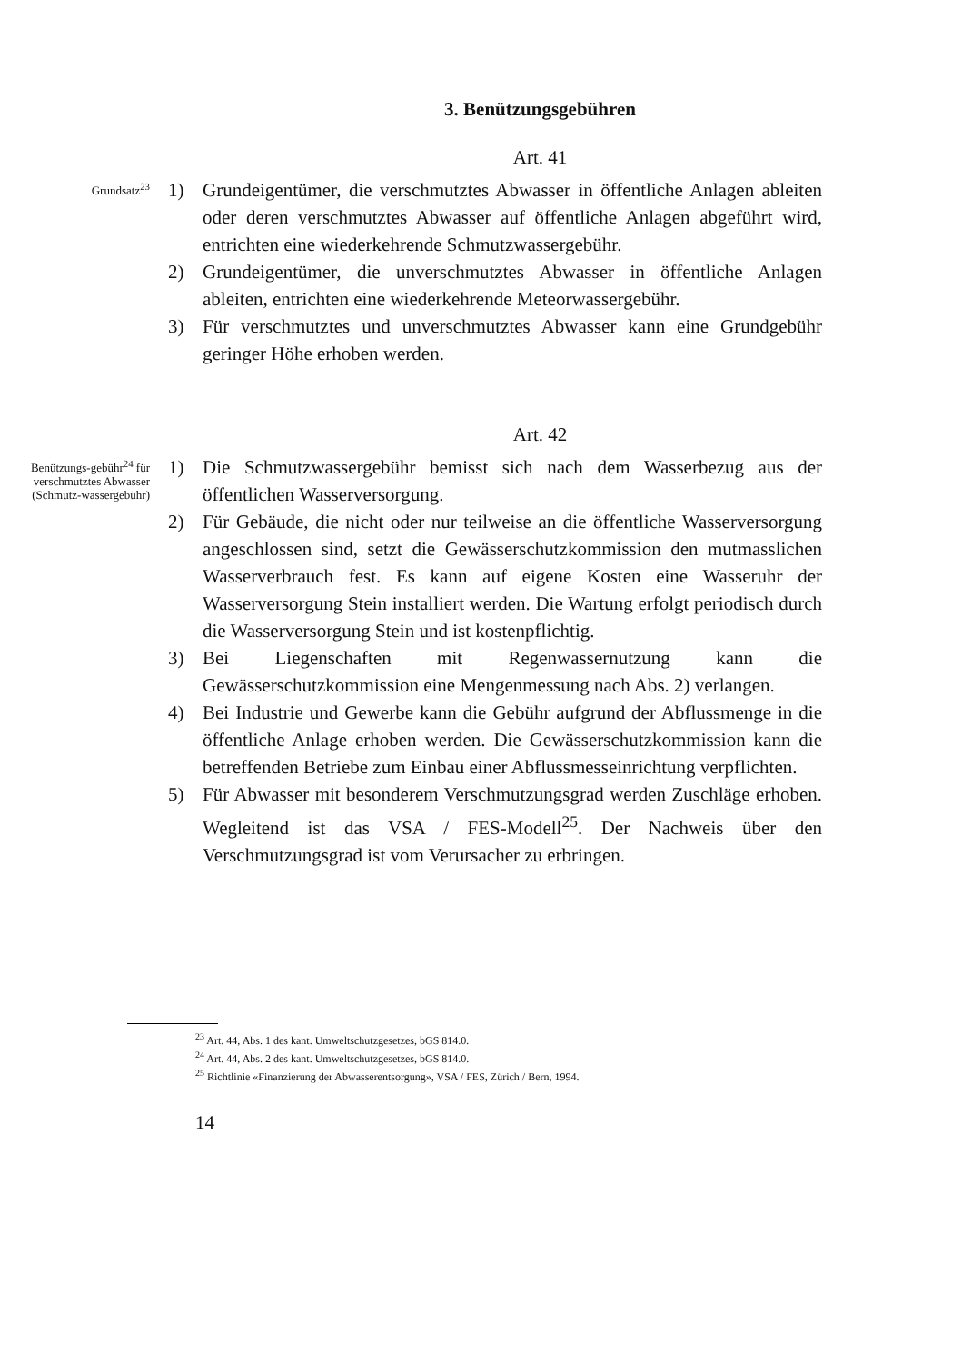3. Benützungsgebühren
Art. 41
Grundsatz<sup>23</sup>
1) Grundeigentümer, die verschmutztes Abwasser in öffentliche Anlagen ableiten oder deren verschmutztes Abwasser auf öffentliche Anlagen abgeführt wird, entrichten eine wiederkehrende Schmutzwassergebühr.
2) Grundeigentümer, die unverschmutztes Abwasser in öffentliche Anlagen ableiten, entrichten eine wiederkehrende Meteorwassergebühr.
3) Für verschmutztes und unverschmutztes Abwasser kann eine Grundgebühr geringer Höhe erhoben werden.
Art. 42
Benützungs-gebühr<sup>24</sup> für verschmutztes Abwasser (Schmutz-wassergebühr)
1) Die Schmutzwassergebühr bemisst sich nach dem Wasserbezug aus der öffentlichen Wasserversorgung.
2) Für Gebäude, die nicht oder nur teilweise an die öffentliche Wasserversorgung angeschlossen sind, setzt die Gewässerschutzkommission den mutmasslichen Wasserverbrauch fest. Es kann auf eigene Kosten eine Wasseruhr der Wasserversorgung Stein installiert werden. Die Wartung erfolgt periodisch durch die Wasserversorgung Stein und ist kostenpflichtig.
3) Bei Liegenschaften mit Regenwassernutzung kann die Gewässerschutzkommission eine Mengenmessung nach Abs. 2) verlangen.
4) Bei Industrie und Gewerbe kann die Gebühr aufgrund der Abflussmenge in die öffentliche Anlage erhoben werden. Die Gewässerschutzkommission kann die betreffenden Betriebe zum Einbau einer Abflussmesseinrichtung verpflichten.
5) Für Abwasser mit besonderem Verschmutzungsgrad werden Zuschläge erhoben. Wegleitend ist das VSA / FES-Modell<sup>25</sup>. Der Nachweis über den Verschmutzungsgrad ist vom Verursacher zu erbringen.
<sup>23</sup> Art. 44, Abs. 1 des kant. Umweltschutzgesetzes, bGS 814.0.
<sup>24</sup> Art. 44, Abs. 2 des kant. Umweltschutzgesetzes, bGS 814.0.
<sup>25</sup> Richtlinie «Finanzierung der Abwasserentsorgung», VSA / FES, Zürich / Bern, 1994.
14